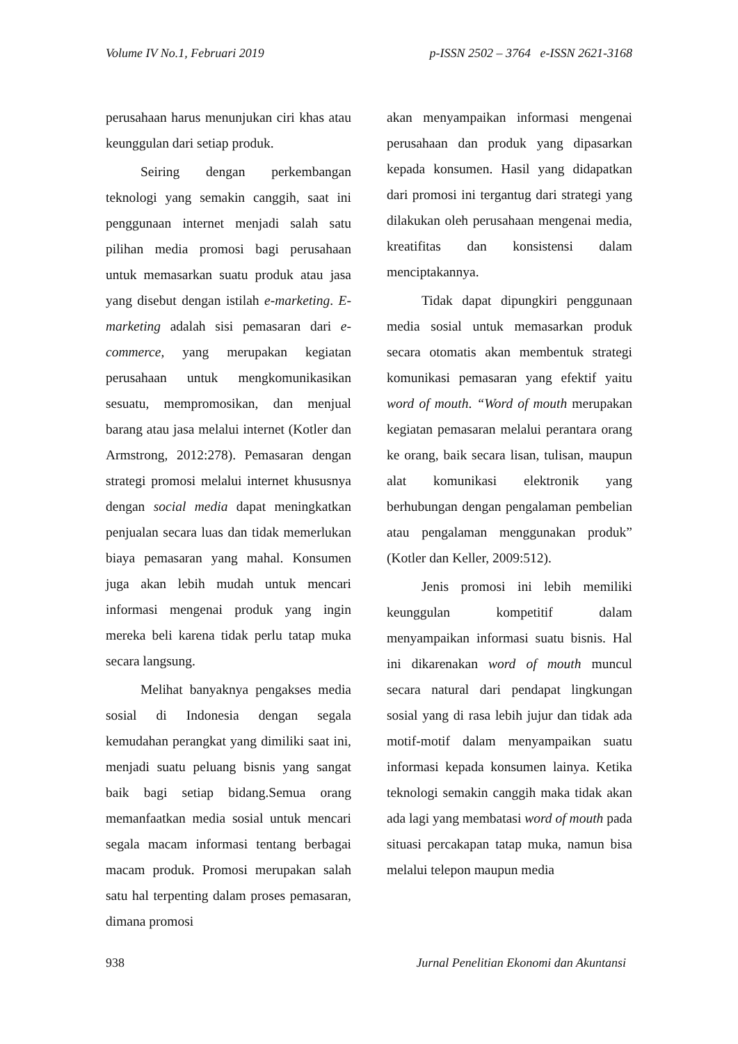Volume IV No.1, Februari 2019 p-ISSN 2502 – 3764 e-ISSN 2621-3168
perusahaan harus menunjukan ciri khas atau keunggulan dari setiap produk.
Seiring dengan perkembangan teknologi yang semakin canggih, saat ini penggunaan internet menjadi salah satu pilihan media promosi bagi perusahaan untuk memasarkan suatu produk atau jasa yang disebut dengan istilah e-marketing. E-marketing adalah sisi pemasaran dari e-commerce, yang merupakan kegiatan perusahaan untuk mengkomunikasikan sesuatu, mempromosikan, dan menjual barang atau jasa melalui internet (Kotler dan Armstrong, 2012:278). Pemasaran dengan strategi promosi melalui internet khususnya dengan social media dapat meningkatkan penjualan secara luas dan tidak memerlukan biaya pemasaran yang mahal. Konsumen juga akan lebih mudah untuk mencari informasi mengenai produk yang ingin mereka beli karena tidak perlu tatap muka secara langsung.
Melihat banyaknya pengakses media sosial di Indonesia dengan segala kemudahan perangkat yang dimiliki saat ini, menjadi suatu peluang bisnis yang sangat baik bagi setiap bidang.Semua orang memanfaatkan media sosial untuk mencari segala macam informasi tentang berbagai macam produk. Promosi merupakan salah satu hal terpenting dalam proses pemasaran, dimana promosi
akan menyampaikan informasi mengenai perusahaan dan produk yang dipasarkan kepada konsumen. Hasil yang didapatkan dari promosi ini tergantug dari strategi yang dilakukan oleh perusahaan mengenai media, kreatifitas dan konsistensi dalam menciptakannya.
Tidak dapat dipungkiri penggunaan media sosial untuk memasarkan produk secara otomatis akan membentuk strategi komunikasi pemasaran yang efektif yaitu word of mouth. “Word of mouth merupakan kegiatan pemasaran melalui perantara orang ke orang, baik secara lisan, tulisan, maupun alat komunikasi elektronik yang berhubungan dengan pengalaman pembelian atau pengalaman menggunakan produk” (Kotler dan Keller, 2009:512).
Jenis promosi ini lebih memiliki keunggulan kompetitif dalam menyampaikan informasi suatu bisnis. Hal ini dikarenakan word of mouth muncul secara natural dari pendapat lingkungan sosial yang di rasa lebih jujur dan tidak ada motif-motif dalam menyampaikan suatu informasi kepada konsumen lainya. Ketika teknologi semakin canggih maka tidak akan ada lagi yang membatasi word of mouth pada situasi percakapan tatap muka, namun bisa melalui telepon maupun media
938 Jurnal Penelitian Ekonomi dan Akuntansi